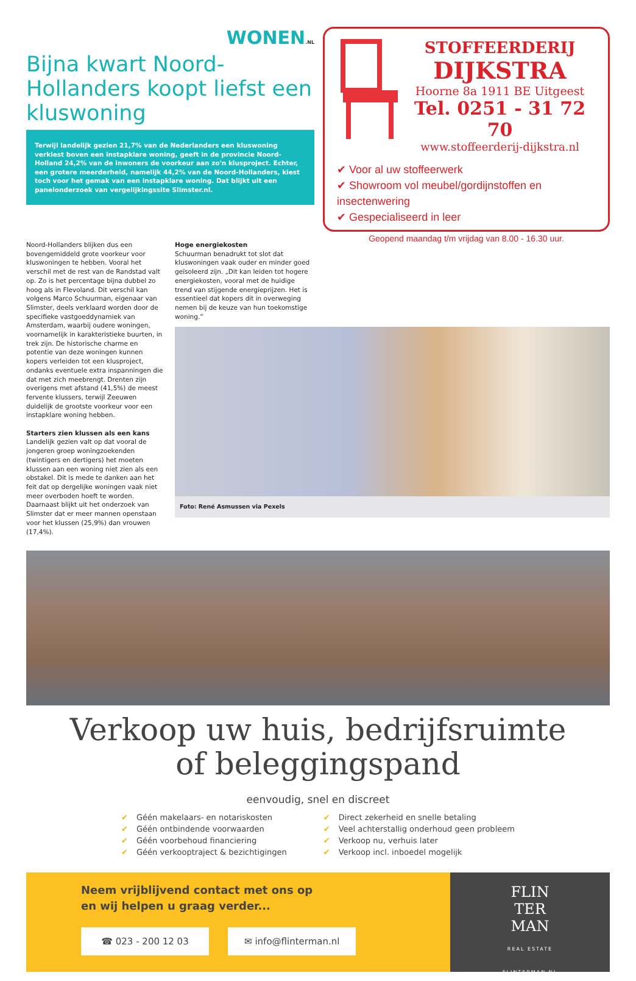WONEN.NL
Bijna kwart Noord-Hollanders koopt liefst een kluswoning
Terwijl landelijk gezien 21,7% van de Nederlanders een kluswoning verkiest boven een instapklare woning, geeft in de provincie Noord-Holland 24,2% van de inwoners de voorkeur aan zo'n klusproject. Echter, een grotere meerderheid, namelijk 44,2% van de Noord-Hollanders, kiest toch voor het gemak van een instapklare woning. Dat blijkt uit een panelonderzoek van vergelijkingssite Slimster.nl.
STOFFEERDERIJ
DIJKSTRA
Hoorne 8a 1911 BE Uitgeest
Tel. 0251 - 31 72 70
www.stoffeerderij-dijkstra.nl
✔ Voor al uw stoffeerwerk
✔ Showroom vol meubel/gordijnstoffen en insectenwering
✔ Gespecialiseerd in leer
Geopend maandag t/m vrijdag van 8.00 - 16.30 uur.
Noord-Hollanders blijken dus een bovengemiddeld grote voorkeur voor kluswoningen te hebben. Vooral het verschil met de rest van de Randstad valt op. Zo is het percentage bijna dubbel zo hoog als in Flevoland. Dit verschil kan volgens Marco Schuurman, eigenaar van Slimster, deels verklaard worden door de specifieke vastgoeddynamiek van Amsterdam, waarbij oudere woningen, voornamelijk in karakteristieke buurten, in trek zijn. De historische charme en potentie van deze woningen kunnen kopers verleiden tot een klusproject, ondanks eventuele extra inspanningen die dat met zich meebrengt. Drenten zijn overigens met afstand (41,5%) de meest fervente klussers, terwijl Zeeuwen duidelijk de grootste voorkeur voor een instapklare woning hebben.
Starters zien klussen als een kans
Landelijk gezien valt op dat vooral de jongeren groep woningzoekenden (twintigers en dertigers) het moeten klussen aan een woning niet zien als een obstakel. Dit is mede te danken aan het feit dat op dergelijke woningen vaak niet meer overboden hoeft te worden. Daarnaast blijkt uit het onderzoek van Slimster dat er meer mannen openstaan voor het klussen (25,9%) dan vrouwen (17,4%).
Hoge energiekosten
Schuurman benadrukt tot slot dat kluswoningen vaak ouder en minder goed geïsoleerd zijn. „Dit kan leiden tot hogere energiekosten, vooral met de huidige trend van stijgende energieprijzen. Het is essentieel dat kopers dit in overweging nemen bij de keuze van hun toekomstige woning.”
Foto: René Asmussen via Pexels
Verkoop uw huis, bedrijfsruimte
of beleggingspand
eenvoudig, snel en discreet
✔ Géén makelaars- en notariskosten
✔ Géén ontbindende voorwaarden
✔ Géén voorbehoud financiering
✔ Géén verkooptraject & bezichtigingen
✔ Direct zekerheid en snelle betaling
✔ Veel achterstallig onderhoud geen probleem
✔ Verkoop nu, verhuis later
✔ Verkoop incl. inboedel mogelijk
Neem vrijblijvend contact met ons op
en wij helpen u graag verder...
☎ 023 - 200 12 03 ✉ info@flinterman.nl
FLIN
TER
MAN
REAL ESTATE
FLINTERMAN.NL